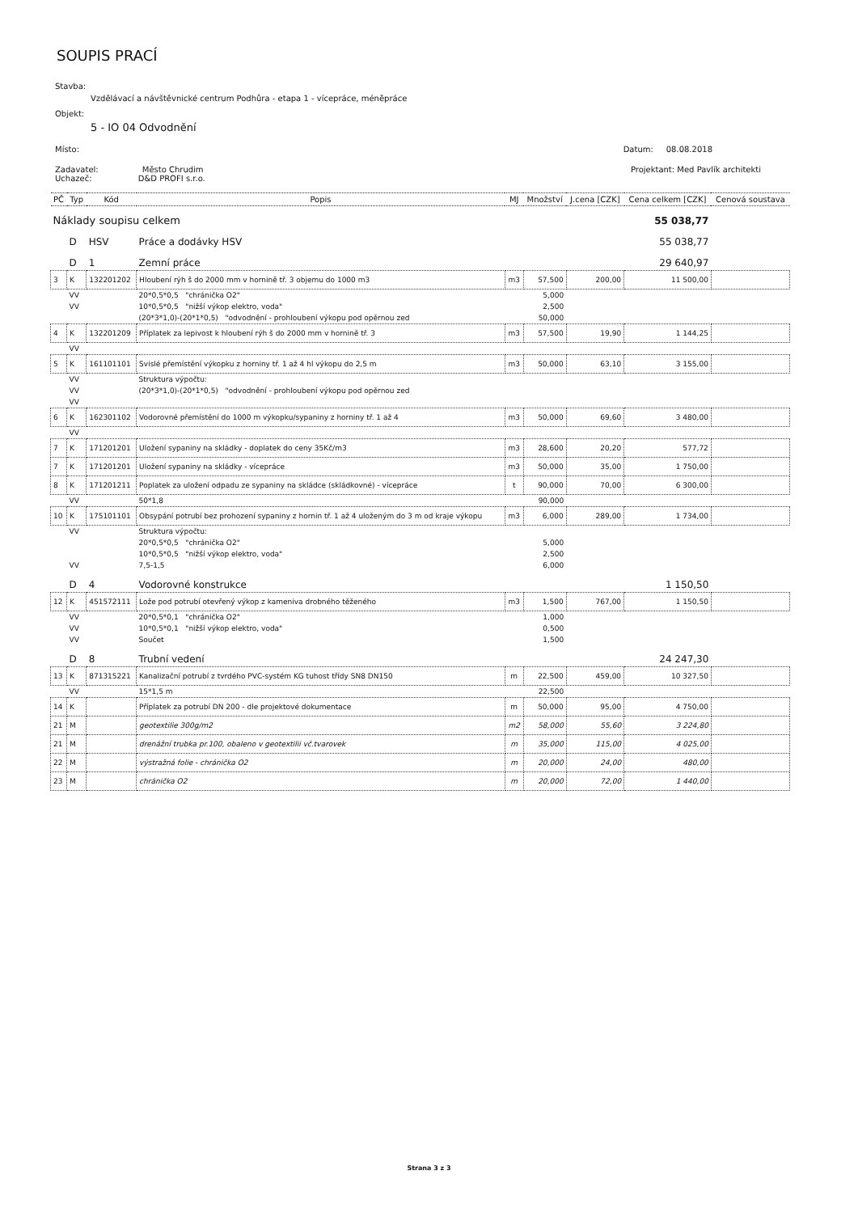SOUPIS PRACÍ
Stavba:
Vzdělávací a návštěvnické centrum Podhůra - etapa 1 - vícepráce, méněpráce
Objekt:
5 - IO 04 Odvodnění
Místo: Datum: 08.08.2018
Zadavatel: Město Chrudim
Uchazeč: D&D PROFI s.r.o. Projektant: Med Pavlík architekti
| PČ | Typ | Kód | Popis | MJ | Množství | J.cena [CZK] | Cena celkem [CZK] | Cenová soustava |
| --- | --- | --- | --- | --- | --- | --- | --- | --- |
| Náklady soupisu celkem | | | | | | | 55 038,77 | |
| | D | HSV | Práce a dodávky HSV | | | | 55 038,77 | |
| | D | 1 | Zemní práce | | | | 29 640,97 | |
| 3 | K | 132201202 | Hloubení rýh š do 2000 mm v hornině tř. 3 objemu do 1000 m3 | m3 | 57,500 | 200,00 | 11 500,00 | |
| | VV | | 20*0,5*0,5 "chránička O2" | | 5,000 | | | |
| | VV | | 10*0,5*0,5 "nižší výkop elektro, voda" | | 2,500 | | | |
| | | | (20*3*1,0)-(20*1*0,5) "odvodnění - prohloubení výkopu pod opěrnou zed | | 50,000 | | | |
| 4 | K | 132201209 | Příplatek za lepivost k hloubení rýh š do 2000 mm v hornině tř. 3 | m3 | 57,500 | 19,90 | 1 144,25 | |
| | VV | | | | | | | |
| 5 | K | 161101101 | Svislé přemístění výkopku z horniny tř. 1 až 4 hl výkopu do 2,5 m | m3 | 50,000 | 63,10 | 3 155,00 | |
| | VV | | Struktura výpočtu: | | | | | |
| | VV | | (20*3*1,0)-(20*1*0,5) "odvodnění - prohloubení výkopu pod opěrnou zed | | | | | |
| | VV | | | | | | | |
| 6 | K | 162301102 | Vodorovné přemístění do 1000 m výkopku/sypaniny z horniny tř. 1 až 4 | m3 | 50,000 | 69,60 | 3 480,00 | |
| | VV | | | | | | | |
| 7 | K | 171201201 | Uložení sypaniny na skládky - doplatek do ceny 35Kč/m3 | m3 | 28,600 | 20,20 | 577,72 | |
| 7 | K | 171201201 | Uložení sypaniny na skládky - vícepráce | m3 | 50,000 | 35,00 | 1 750,00 | |
| 8 | K | 171201211 | Poplatek za uložení odpadu ze sypaniny na skládce (skládkovné) - vícepráce | t | 90,000 | 70,00 | 6 300,00 | |
| | VV | | 50*1,8 | | 90,000 | | | |
| 10 | K | 175101101 | Obsypání potrubí bez prohození sypaniny z hornin tř. 1 až 4 uloženým do 3 m od kraje výkopu | m3 | 6,000 | 289,00 | 1 734,00 | |
| | VV | | Struktura výpočtu: | | | | | |
| | | | 20*0,5*0,5 "chránička O2" | | 5,000 | | | |
| | | | 10*0,5*0,5 "nižší výkop elektro, voda" | | 2,500 | | | |
| | VV | | 7,5-1,5 | | 6,000 | | | |
| | D | 4 | Vodorovné konstrukce | | | | 1 150,50 | |
| 12 | K | 451572111 | Lože pod potrubí otevřený výkop z kameniva drobného těženého | m3 | 1,500 | 767,00 | 1 150,50 | |
| | VV | | 20*0,5*0,1 "chránička O2" | | 1,000 | | | |
| | VV | | 10*0,5*0,1 "nižší výkop elektro, voda" | | 0,500 | | | |
| | VV | | Součet | | 1,500 | | | |
| | D | 8 | Trubní vedení | | | | 24 247,30 | |
| 13 | K | 871315221 | Kanalizační potrubí z tvrdého PVC-systém KG tuhost třídy SN8 DN150 | m | 22,500 | 459,00 | 10 327,50 | |
| | VV | | 15*1,5 m | | 22,500 | | | |
| 14 | K | | Příplatek za potrubí DN 200 - dle projektové dokumentace | m | 50,000 | 95,00 | 4 750,00 | |
| 21 | M | | geotextilie 300g/m2 | m2 | 58,000 | 55,60 | 3 224,80 | |
| 21 | M | | drenážní trubka pr.100, obaleno v geotextilii vč.tvarovek | m | 35,000 | 115,00 | 4 025,00 | |
| 22 | M | | výstražná folie - chránička O2 | m | 20,000 | 24,00 | 480,00 | |
| 23 | M | | chránička O2 | m | 20,000 | 72,00 | 1 440,00 | |
Strana 3 z 3